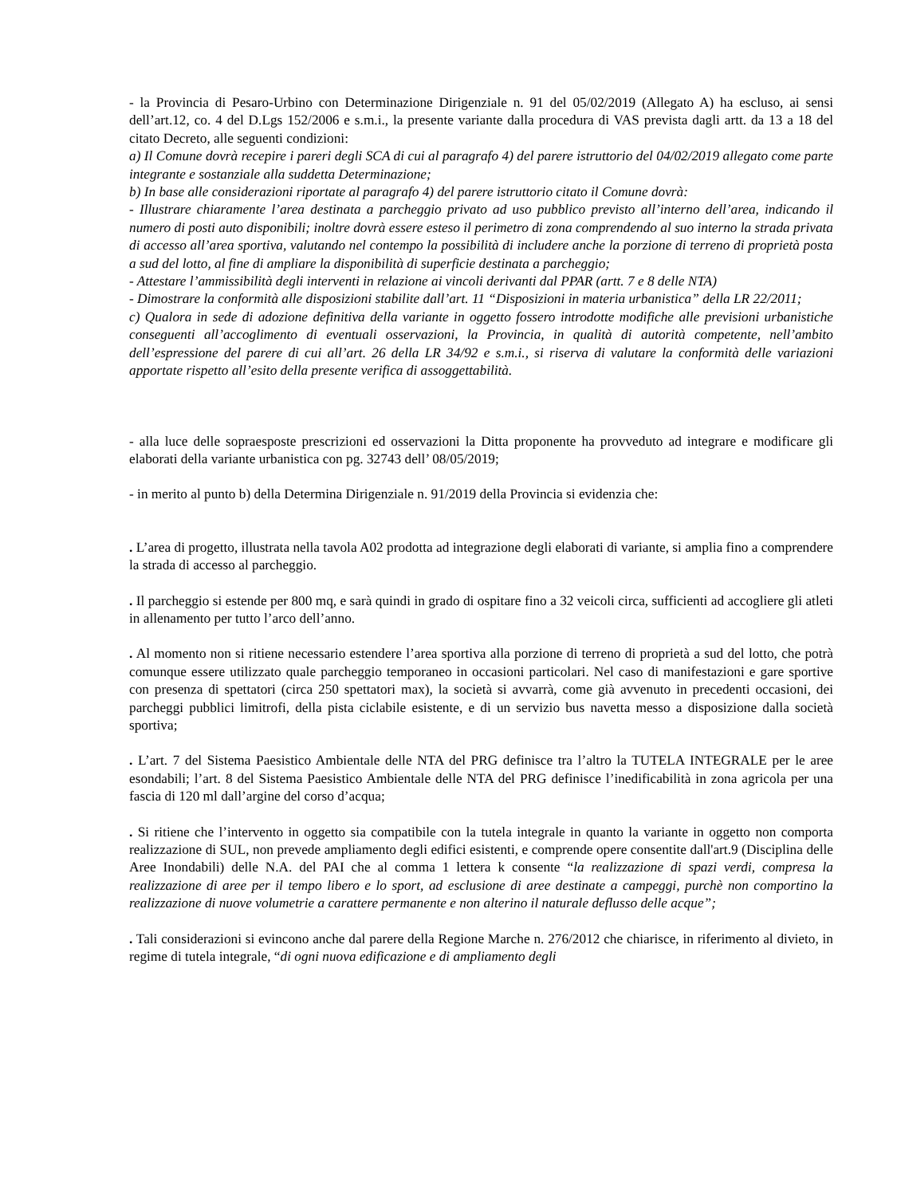- la Provincia di Pesaro-Urbino con Determinazione Dirigenziale n. 91 del 05/02/2019 (Allegato A) ha escluso, ai sensi dell’art.12, co. 4 del D.Lgs 152/2006 e s.m.i., la presente variante dalla procedura di VAS prevista dagli artt. da 13 a 18 del citato Decreto, alle seguenti condizioni:
a) Il Comune dovrà recepire i pareri degli SCA di cui al paragrafo 4) del parere istruttorio del 04/02/2019 allegato come parte integrante e sostanziale alla suddetta Determinazione;
b) In base alle considerazioni riportate al paragrafo 4) del parere istruttorio citato il Comune dovrà:
- Illustrare chiaramente l’area destinata a parcheggio privato ad uso pubblico previsto all’interno dell’area, indicando il numero di posti auto disponibili; inoltre dovrà essere esteso il perimetro di zona comprendendo al suo interno la strada privata di accesso all’area sportiva, valutando nel contempo la possibilità di includere anche la porzione di terreno di proprietà posta a sud del lotto, al fine di ampliare la disponibilità di superficie destinata a parcheggio;
- Attestare l’ammissibilità degli interventi in relazione ai vincoli derivanti dal PPAR (artt. 7 e 8 delle NTA)
- Dimostrare la conformità alle disposizioni stabilite dall’art. 11 “Disposizioni in materia urbanistica” della LR 22/2011;
c) Qualora in sede di adozione definitiva della variante in oggetto fossero introdotte modifiche alle previsioni urbanistiche conseguenti all’accoglimento di eventuali osservazioni, la Provincia, in qualità di autorità competente, nell’ambito dell’espressione del parere di cui all’art. 26 della LR 34/92 e s.m.i., si riserva di valutare la conformità delle variazioni apportate rispetto all’esito della presente verifica di assoggettabilità.
- alla luce delle sopraesposte prescrizioni ed osservazioni la Ditta proponente ha provveduto ad integrare e modificare gli elaborati della variante urbanistica con pg. 32743 dell’ 08/05/2019;
- in merito al punto b) della Determina Dirigenziale n. 91/2019 della Provincia si evidenzia che:
. L’area di progetto, illustrata nella tavola A02 prodotta ad integrazione degli elaborati di variante, si amplia fino a comprendere la strada di accesso al parcheggio.
. Il parcheggio si estende per 800 mq, e sarà quindi in grado di ospitare fino a 32 veicoli circa, sufficienti ad accogliere gli atleti in allenamento per tutto l’arco dell’anno.
. Al momento non si ritiene necessario estendere l’area sportiva alla porzione di terreno di proprietà a sud del lotto, che potrà comunque essere utilizzato quale parcheggio temporaneo in occasioni particolari. Nel caso di manifestazioni e gare sportive con presenza di spettatori (circa 250 spettatori max), la società si avvarrà, come già avvenuto in precedenti occasioni, dei parcheggi pubblici limitrofi, della pista ciclabile esistente, e di un servizio bus navetta messo a disposizione dalla società sportiva;
. L’art. 7 del Sistema Paesistico Ambientale delle NTA del PRG definisce tra l’altro la TUTELA INTEGRALE per le aree esondabili; l’art. 8 del Sistema Paesistico Ambientale delle NTA del PRG definisce l’inedificabilità in zona agricola per una fascia di 120 ml dall’argine del corso d’acqua;
. Si ritiene che l’intervento in oggetto sia compatibile con la tutela integrale in quanto la variante in oggetto non comporta realizzazione di SUL, non prevede ampliamento degli edifici esistenti, e comprende opere consentite dall'art.9 (Disciplina delle Aree Inondabili) delle N.A. del PAI che al comma 1 lettera k consente “la realizzazione di spazi verdi, compresa la realizzazione di aree per il tempo libero e lo sport, ad esclusione di aree destinate a campeggi, purchè non comportino la realizzazione di nuove volumetrie a carattere permanente e non alterino il naturale deflusso delle acque”;
. Tali considerazioni si evincono anche dal parere della Regione Marche n. 276/2012 che chiarisce, in riferimento al divieto, in regime di tutela integrale, “di ogni nuova edificazione e di ampliamento degli